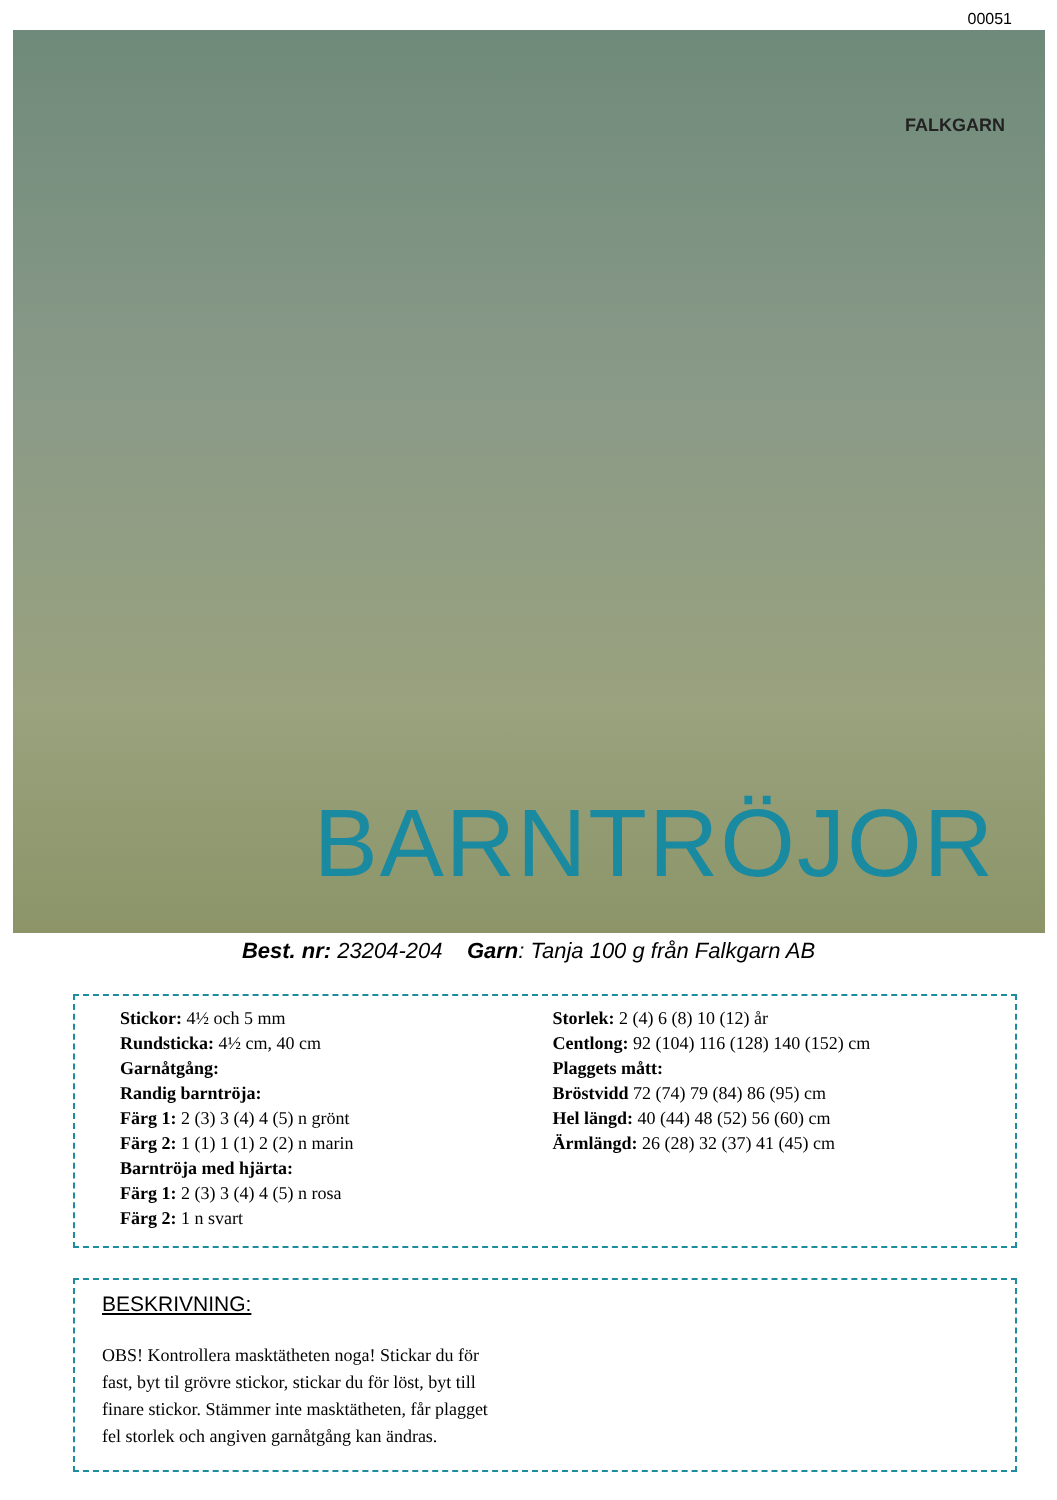00051
FALKGARN
BARNTRÖJOR
Best. nr: 23204-204 Garn: Tanja 100 g från Falkgarn AB
Stickor: 4½ och 5 mm
Rundsticka: 4½ cm, 40 cm
Garnåtgång:
Randig barntröja:
Färg 1: 2 (3) 3 (4) 4 (5) n grönt
Färg 2: 1 (1) 1 (1) 2 (2) n marin
Barntröja med hjärta:
Färg 1: 2 (3) 3 (4) 4 (5) n rosa
Färg 2: 1 n svart
Storlek: 2 (4) 6 (8) 10 (12) år
Centlong: 92 (104) 116 (128) 140 (152) cm
Plaggets mått:
Bröstvidd 72 (74) 79 (84) 86 (95) cm
Hel längd: 40 (44) 48 (52) 56 (60) cm
Ärmlängd: 26 (28) 32 (37) 41 (45) cm
BESKRIVNING:
OBS! Kontrollera masktätheten noga! Stickar du för
fast, byt til grövre stickor, stickar du för löst, byt till
finare stickor. Stämmer inte masktätheten, får plagget
fel storlek och angiven garnåtgång kan ändras.